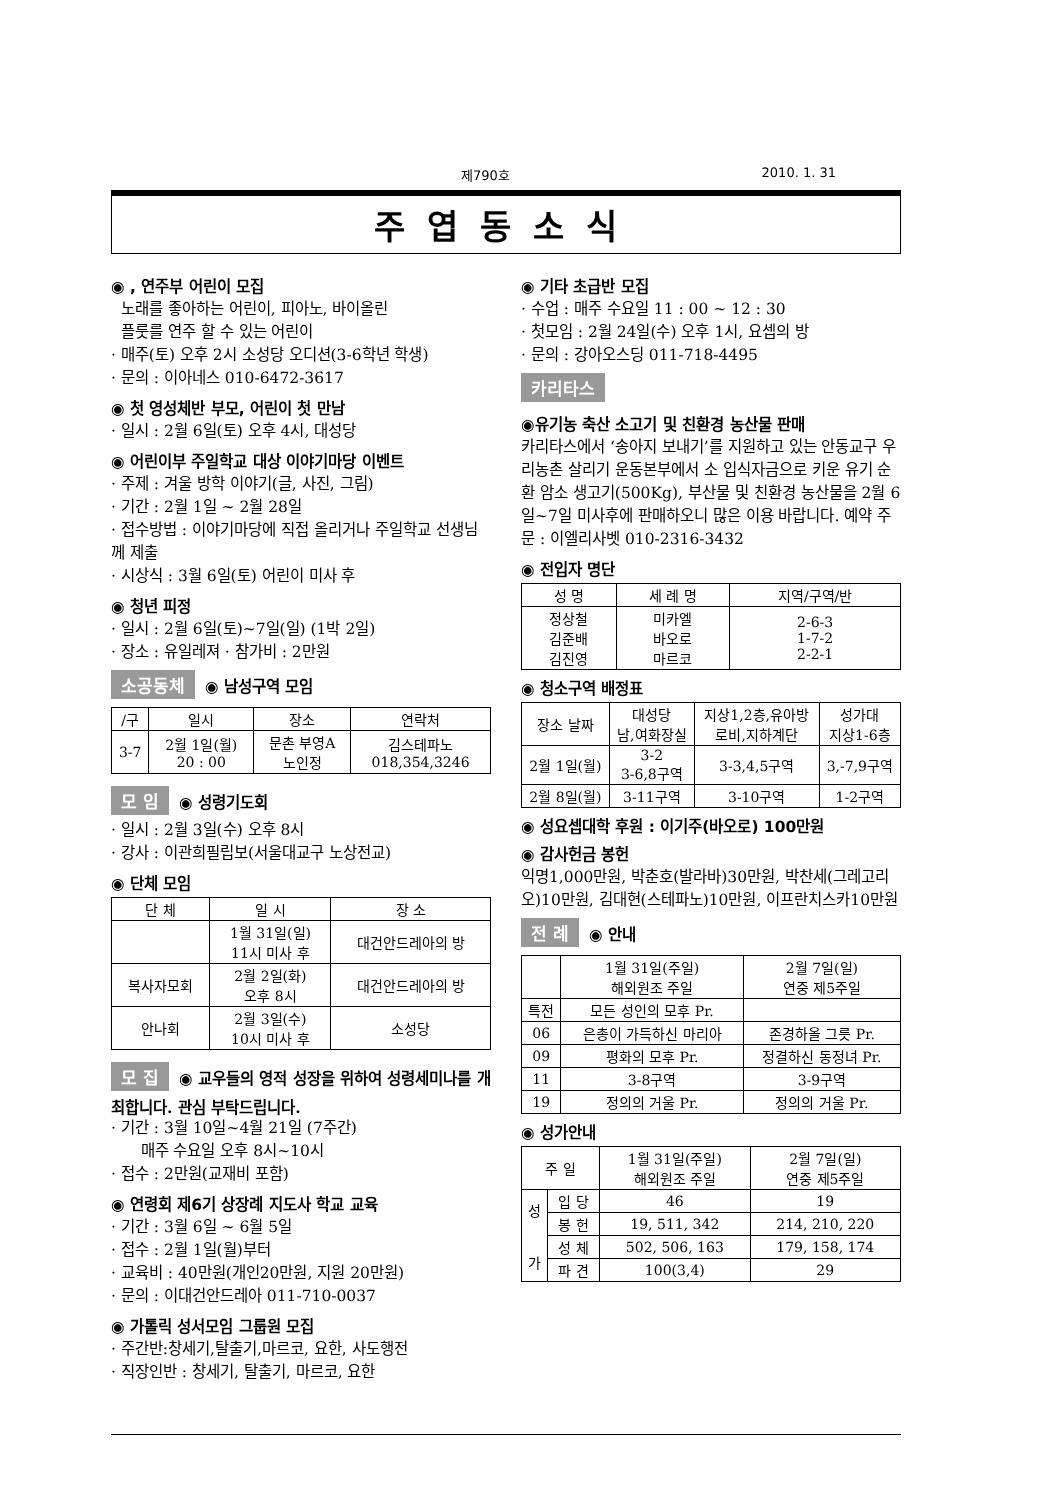제790호 2010. 1. 31
주엽동소식
◉ , 연주부 어린이 모집
노래를 좋아하는 어린이, 피아노, 바이올린
플룻를 연주 할 수 있는 어린이
· 매주(토) 오후 2시 소성당 오디션(3-6학년 학생)
· 문의 : 이아네스 010-6472-3617
◉ 첫 영성체반 부모, 어린이 첫 만남
· 일시 : 2월 6일(토) 오후 4시, 대성당
◉ 어린이부 주일학교 대상 이야기마당 이벤트
· 주제 : 겨울 방학 이야기(글, 사진, 그림)
· 기간 : 2월 1일 ~ 2월 28일
· 접수방법 : 이야기마당에 직접 올리거나 주일학교 선생님께 제출
· 시상식 : 3월 6일(토) 어린이 미사 후
◉ 청년 피정
· 일시 : 2월 6일(토)~7일(일) (1박 2일)
· 장소 : 유일레져 · 참가비 : 2만원
소공동체 ◉ 남성구역 모임
| /구 | 일시 | 장소 | 연락처 |
| --- | --- | --- | --- |
| 3-7 | 2월 1일(월) 20 : 00 | 문촌 부영A 노인정 | 김스테파노 018,354,3246 |
모 임 ◉ 성령기도회
· 일시 : 2월 3일(수) 오후 8시
· 강사 : 이관희필립보(서울대교구 노상전교)
◉ 단체 모임
| 단 체 | 일 시 | 장 소 |
| --- | --- | --- |
| | 1월 31일(일) 11시 미사 후 | 대건안드레아의 방 |
| 복사자모회 | 2월 2일(화) 오후 8시 | 대건안드레아의 방 |
| 안나회 | 2월 3일(수) 10시 미사 후 | 소성당 |
모 집 ◉ 교우들의 영적 성장을 위하여 성령세미나를 개최합니다. 관심 부탁드립니다.
· 기간 : 3월 10일~4월 21일 (7주간)
매주 수요일 오후 8시~10시
· 접수 : 2만원(교재비 포함)
◉ 연령회 제6기 상장례 지도사 학교 교육
· 기간 : 3월 6일 ~ 6월 5일
· 접수 : 2월 1일(월)부터
· 교육비 : 40만원(개인20만원, 지원 20만원)
· 문의 : 이대건안드레아 011-710-0037
◉ 가톨릭 성서모임 그룹원 모집
· 주간반:창세기,탈출기,마르코, 요한, 사도행전
· 직장인반 : 창세기, 탈출기, 마르코, 요한
◉ 기타 초급반 모집
· 수업 : 매주 수요일 11 : 00 ~ 12 : 30
· 첫모임 : 2월 24일(수) 오후 1시, 요셉의 방
· 문의 : 강아오스딩 011-718-4495
카리타스
◉유기농 축산 소고기 및 친환경 농산물 판매
카리타스에서 ‘송아지 보내기’를 지원하고 있는 안동교구 우리농촌 살리기 운동본부에서 소 입식자금으로 키운 유기 순환 암소 생고기(500Kg), 부산물 및 친환경 농산물을 2월 6일~7일 미사후에 판매하오니 많은 이용 바랍니다. 예약 주문 : 이엘리사벳 010-2316-3432
◉ 전입자 명단
| 성 명 | 세 례 명 | 지역/구역/반 |
| --- | --- | --- |
| 정상철 김준배 김진영 | 미카엘 바오로 마르코 | 2-6-3 1-7-2 2-2-1 |
◉ 청소구역 배정표
| 장소 날짜 | 대성당 남,여화장실 | 지상1,2층,유아방 로비,지하계단 | 성가대 지상1-6층 |
| --- | --- | --- | --- |
| 2월 1일(월) | 3-2 3-6,8구역 | 3-3,4,5구역 | 3,-7,9구역 |
| 2월 8일(월) | 3-11구역 | 3-10구역 | 1-2구역 |
◉ 성요셉대학 후원 : 이기주(바오로) 100만원
◉ 감사헌금 봉헌
익명1,000만원, 박춘호(발라바)30만원, 박찬세(그레고리오)10만원, 김대현(스테파노)10만원, 이프란치스카10만원
전 례 ◉ 안내
| | 1월 31일(주일) 해외원조 주일 | 2월 7일(일) 연중 제5주일 |
| --- | --- | --- |
| 특전 | 모든 성인의 모후 Pr. | |
| 06 | 은총이 가득하신 마리아 | 존경하올 그릇 Pr. |
| 09 | 평화의 모후 Pr. | 정결하신 동정녀 Pr. |
| 11 | 3-8구역 | 3-9구역 |
| 19 | 정의의 거울 Pr. | 정의의 거울 Pr. |
◉ 성가안내
| 주 일 | | 1월 31일(주일) 해외원조 주일 | 2월 7일(일) 연중 제5주일 |
| --- | --- | --- | --- |
| 성 가 | 입 당 | 46 | 19 |
| | 봉 헌 | 19, 511, 342 | 214, 210, 220 |
| | 성 체 | 502, 506, 163 | 179, 158, 174 |
| | 파 견 | 100(3,4) | 29 |